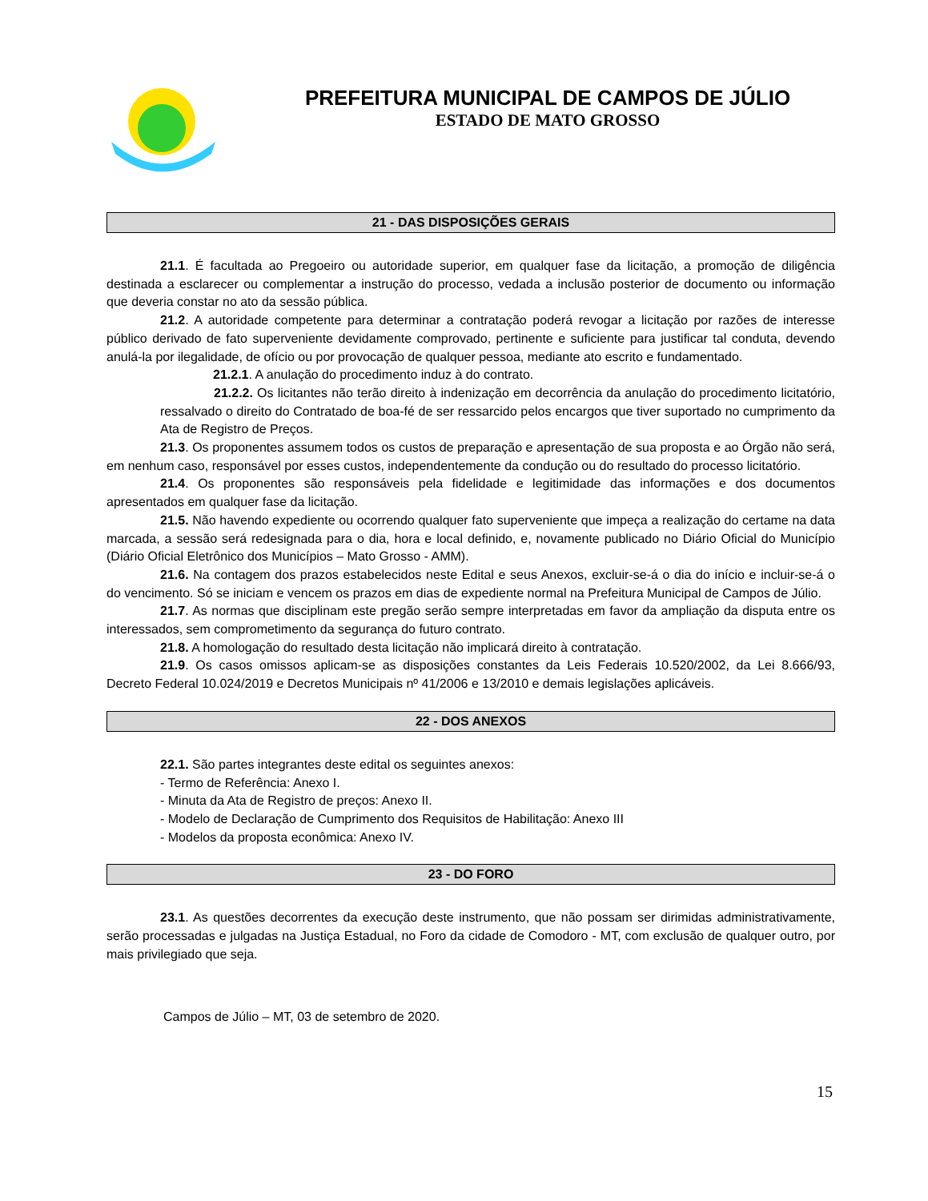PREFEITURA MUNICIPAL DE CAMPOS DE JÚLIO
ESTADO DE MATO GROSSO
21 - DAS DISPOSIÇÕES GERAIS
21.1. É facultada ao Pregoeiro ou autoridade superior, em qualquer fase da licitação, a promoção de diligência destinada a esclarecer ou complementar a instrução do processo, vedada a inclusão posterior de documento ou informação que deveria constar no ato da sessão pública.
21.2. A autoridade competente para determinar a contratação poderá revogar a licitação por razões de interesse público derivado de fato superveniente devidamente comprovado, pertinente e suficiente para justificar tal conduta, devendo anulá-la por ilegalidade, de ofício ou por provocação de qualquer pessoa, mediante ato escrito e fundamentado.
21.2.1. A anulação do procedimento induz à do contrato.
21.2.2. Os licitantes não terão direito à indenização em decorrência da anulação do procedimento licitatório, ressalvado o direito do Contratado de boa-fé de ser ressarcido pelos encargos que tiver suportado no cumprimento da Ata de Registro de Preços.
21.3. Os proponentes assumem todos os custos de preparação e apresentação de sua proposta e ao Órgão não será, em nenhum caso, responsável por esses custos, independentemente da condução ou do resultado do processo licitatório.
21.4. Os proponentes são responsáveis pela fidelidade e legitimidade das informações e dos documentos apresentados em qualquer fase da licitação.
21.5. Não havendo expediente ou ocorrendo qualquer fato superveniente que impeça a realização do certame na data marcada, a sessão será redesignada para o dia, hora e local definido, e, novamente publicado no Diário Oficial do Município (Diário Oficial Eletrônico dos Municípios – Mato Grosso - AMM).
21.6. Na contagem dos prazos estabelecidos neste Edital e seus Anexos, excluir-se-á o dia do início e incluir-se-á o do vencimento. Só se iniciam e vencem os prazos em dias de expediente normal na Prefeitura Municipal de Campos de Júlio.
21.7. As normas que disciplinam este pregão serão sempre interpretadas em favor da ampliação da disputa entre os interessados, sem comprometimento da segurança do futuro contrato.
21.8. A homologação do resultado desta licitação não implicará direito à contratação.
21.9. Os casos omissos aplicam-se as disposições constantes da Leis Federais 10.520/2002, da Lei 8.666/93, Decreto Federal 10.024/2019 e Decretos Municipais nº 41/2006 e 13/2010 e demais legislações aplicáveis.
22 - DOS ANEXOS
22.1. São partes integrantes deste edital os seguintes anexos:
- Termo de Referência: Anexo I.
- Minuta da Ata de Registro de preços: Anexo II.
- Modelo de Declaração de Cumprimento dos Requisitos de Habilitação: Anexo III
- Modelos da proposta econômica: Anexo IV.
23 - DO FORO
23.1. As questões decorrentes da execução deste instrumento, que não possam ser dirimidas administrativamente, serão processadas e julgadas na Justiça Estadual, no Foro da cidade de Comodoro - MT, com exclusão de qualquer outro, por mais privilegiado que seja.
Campos de Júlio – MT, 03 de setembro de 2020.
15